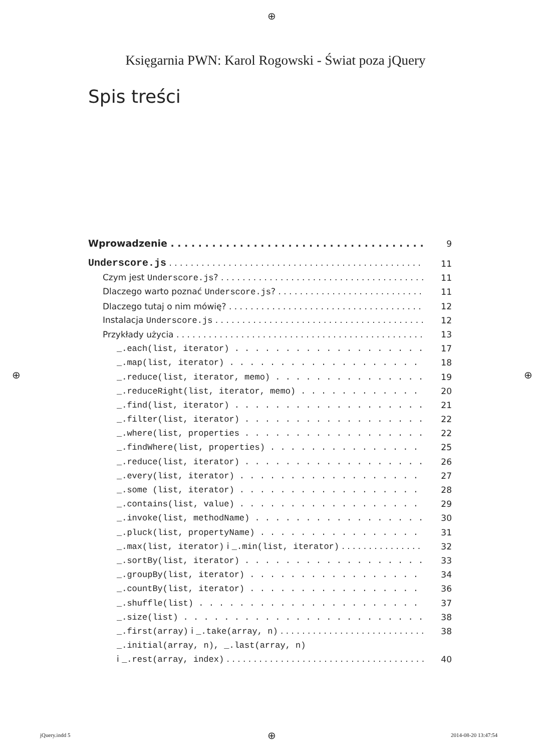⊕
Księgarnia PWN: Karol Rogowski - Świat poza jQuery
Spis treści
Wprowadzenie 9
Underscore.js 11
Czym jest Underscore.js? 11
Dlaczego warto poznać Underscore.js? 11
Dlaczego tutaj o nim mówię? 12
Instalacja Underscore.js 12
Przykłady użycia 13
_.each(list, iterator) 17
_.map(list, iterator) 18
_.reduce(list, iterator, memo) 19
_.reduceRight(list, iterator, memo) 20
_.find(list, iterator) 21
_.filter(list, iterator) 22
_.where(list, properties 22
_.findWhere(list, properties) 25
_.reduce(list, iterator) 26
_.every(list, iterator) 27
_.some (list, iterator) 28
_.contains(list, value) 29
_.invoke(list, methodName) 30
_.pluck(list, propertyName) 31
_.max(list, iterator) i _.min(list, iterator) 32
_.sortBy(list, iterator) 33
_.groupBy(list, iterator) 34
_.countBy(list, iterator) 36
_.shuffle(list) 37
_.size(list) 38
_.first(array) i _.take(array, n) 38
_.initial(array, n), _.last(array, n)
i _.rest(array, index) 40
⊕ ⊕
jQuery.indd 5 ⊕ 2014-08-20 13:47:54